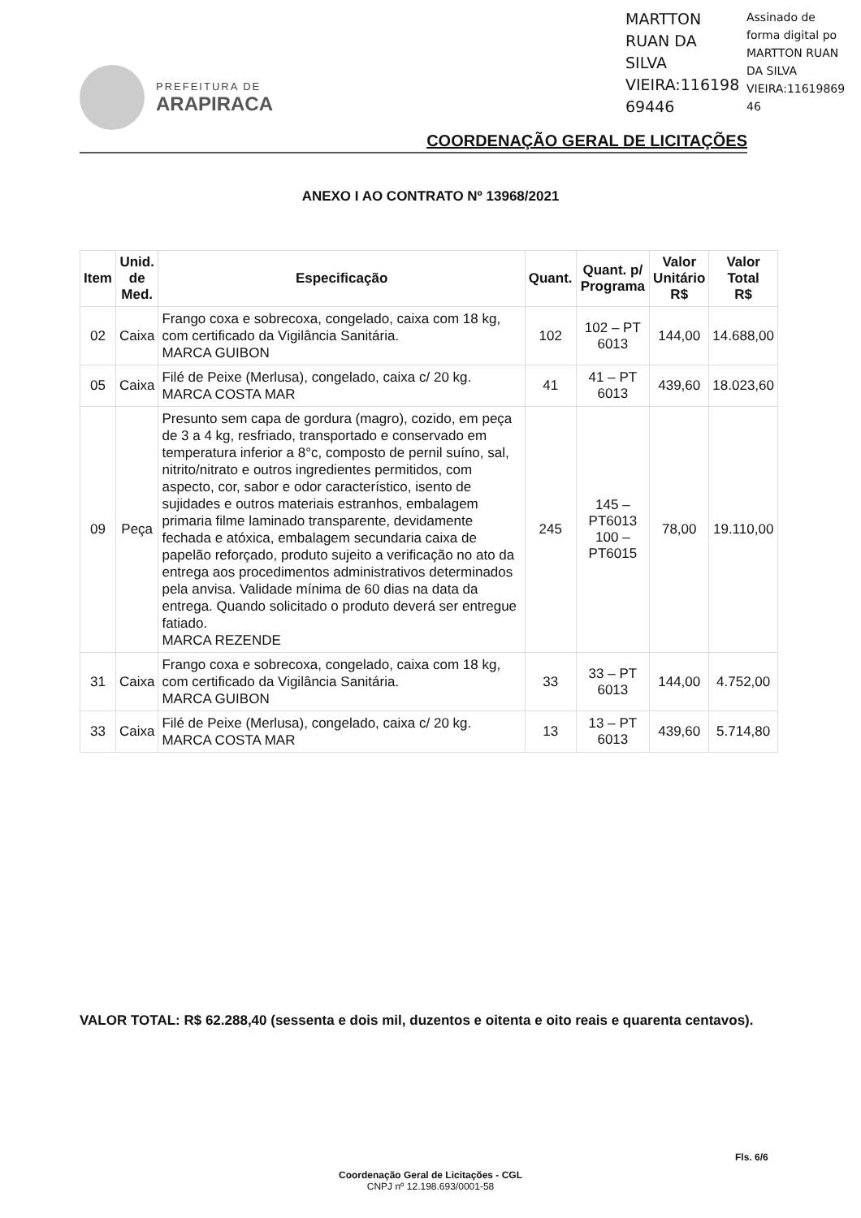MARTTON RUAN DA SILVA VIEIRA:116198 69446
Assinado de
forma digital po
MARTTON RUAN
DA SILVA
VIEIRA:11619869
46
PREFEITURA DE
ARAPIRACA
COORDENAÇÃO GERAL DE LICITAÇÕES
ANEXO I AO CONTRATO Nº 13968/2021
| Item | Unid. de Med. | Especificação | Quant. | Quant. p/ Programa | Valor Unitário R$ | Valor Total R$ |
| --- | --- | --- | --- | --- | --- | --- |
| 02 | Caixa | Frango coxa e sobrecoxa, congelado, caixa com 18 kg, com certificado da Vigilância Sanitária. MARCA GUIBON | 102 | 102 – PT 6013 | 144,00 | 14.688,00 |
| 05 | Caixa | Filé de Peixe (Merlusa), congelado, caixa c/ 20 kg. MARCA COSTA MAR | 41 | 41 – PT 6013 | 439,60 | 18.023,60 |
| 09 | Peça | Presunto sem capa de gordura (magro), cozido, em peça de 3 a 4 kg, resfriado, transportado e conservado em temperatura inferior a 8°c, composto de pernil suíno, sal, nitrito/nitrato e outros ingredientes permitidos, com aspecto, cor, sabor e odor característico, isento de sujidades e outros materiais estranhos, embalagem primaria filme laminado transparente, devidamente fechada e atóxica, embalagem secundaria caixa de papelão reforçado, produto sujeito a verificação no ato da entrega aos procedimentos administrativos determinados pela anvisa. Validade mínima de 60 dias na data da entrega. Quando solicitado o produto deverá ser entregue fatiado. MARCA REZENDE | 245 | 145 – PT6013 100 – PT6015 | 78,00 | 19.110,00 |
| 31 | Caixa | Frango coxa e sobrecoxa, congelado, caixa com 18 kg, com certificado da Vigilância Sanitária. MARCA GUIBON | 33 | 33 – PT 6013 | 144,00 | 4.752,00 |
| 33 | Caixa | Filé de Peixe (Merlusa), congelado, caixa c/ 20 kg. MARCA COSTA MAR | 13 | 13 – PT 6013 | 439,60 | 5.714,80 |
VALOR TOTAL: R$ 62.288,40 (sessenta e dois mil, duzentos e oitenta e oito reais e quarenta centavos).
Fls. 6/6
Coordenação Geral de Licitações - CGL
CNPJ nº 12.198.693/0001-58